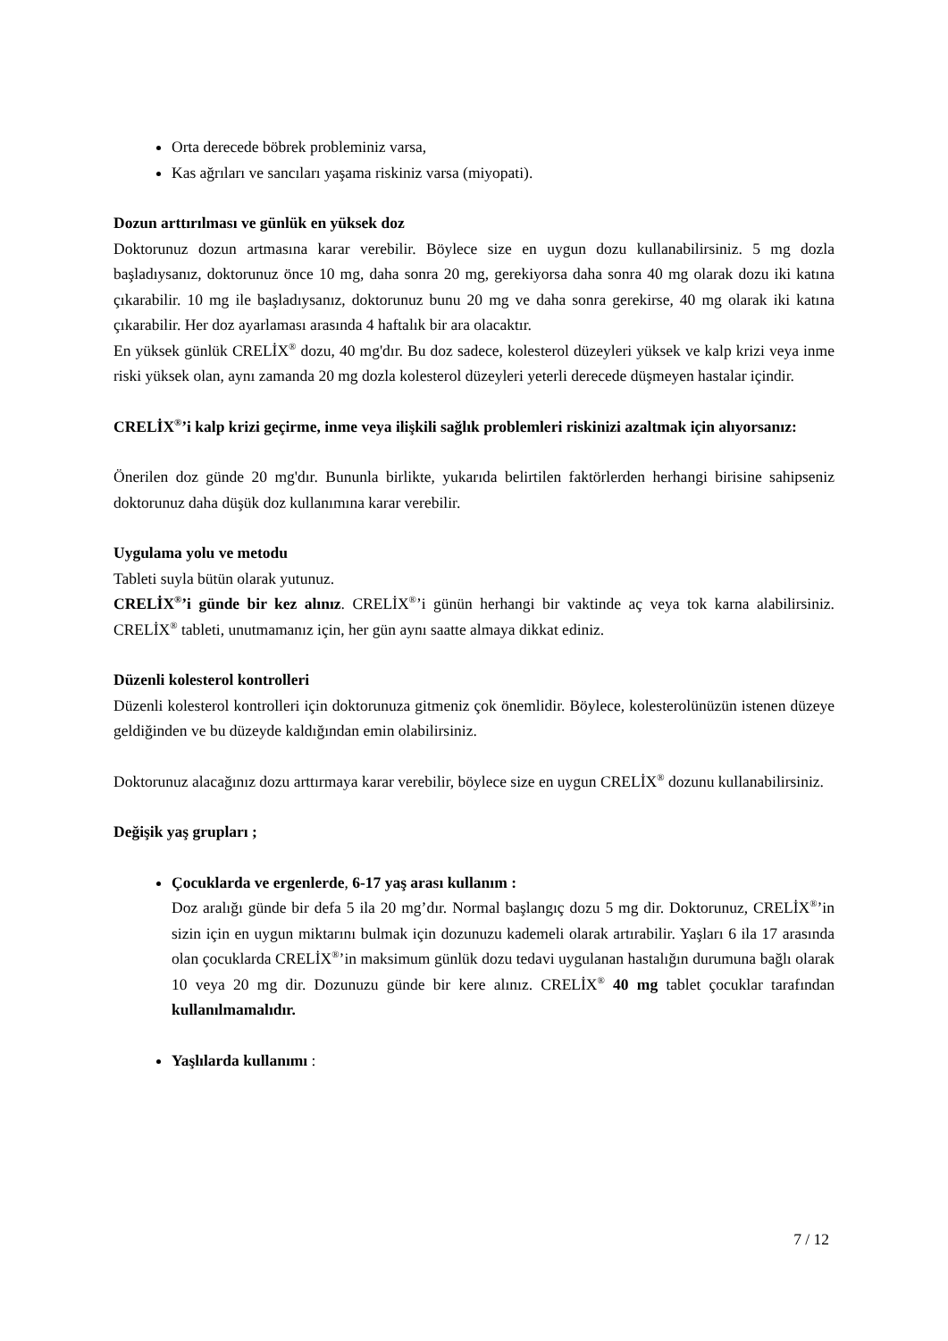Orta derecede böbrek probleminiz varsa,
Kas ağrıları ve sancıları yaşama riskiniz varsa (miyopati).
Dozun arttırılması ve günlük en yüksek doz
Doktorunuz dozun artmasına karar verebilir. Böylece size en uygun dozu kullanabilirsiniz. 5 mg dozla başladıysanız, doktorunuz önce 10 mg, daha sonra 20 mg, gerekiyorsa daha sonra 40 mg olarak dozu iki katına çıkarabilir. 10 mg ile başladıysanız, doktorunuz bunu 20 mg ve daha sonra gerekirse, 40 mg olarak iki katına çıkarabilir. Her doz ayarlaması arasında 4 haftalık bir ara olacaktır.
En yüksek günlük CRELİX<sup>®</sup> dozu, 40 mg'dır. Bu doz sadece, kolesterol düzeyleri yüksek ve kalp krizi veya inme riski yüksek olan, aynı zamanda 20 mg dozla kolesterol düzeyleri yeterli derecede düşmeyen hastalar içindir.
CRELİX<sup>®</sup>’i kalp krizi geçirme, inme veya ilişkili sağlık problemleri riskinizi azaltmak için alıyorsanız:
Önerilen doz günde 20 mg'dır. Bununla birlikte, yukarıda belirtilen faktörlerden herhangi birisine sahipseniz doktorunuz daha düşük doz kullanımına karar verebilir.
Uygulama yolu ve metodu
Tableti suyla bütün olarak yutunuz.
CRELİX<sup>®</sup>’i günde bir kez alınız. CRELİX<sup>®</sup>’i günün herhangi bir vaktinde aç veya tok karna alabilirsiniz. CRELİX<sup>®</sup> tableti, unutmamanız için, her gün aynı saatte almaya dikkat ediniz.
Düzenli kolesterol kontrolleri
Düzenli kolesterol kontrolleri için doktorunuza gitmeniz çok önemlidir. Böylece, kolesterolünüzün istenen düzeye geldiğinden ve bu düzeyde kaldığından emin olabilirsiniz.
Doktorunuz alacağınız dozu arttırmaya karar verebilir, böylece size en uygun CRELİX<sup>®</sup> dozunu kullanabilirsiniz.
Değişik yaş grupları ;
Çocuklarda ve ergenlerde, 6-17 yaş arası kullanım :
Doz aralığı günde bir defa 5 ila 20 mg’dır. Normal başlangıç dozu 5 mg dir. Doktorunuz, CRELİX<sup>®</sup>’in sizin için en uygun miktarını bulmak için dozunuzu kademeli olarak artırabilir. Yaşları 6 ila 17 arasında olan çocuklarda CRELİX<sup>®</sup>’in maksimum günlük dozu tedavi uygulanan hastalığın durumuna bağlı olarak 10 veya 20 mg dir. Dozunuzu günde bir kere alınız. CRELİX<sup>®</sup> 40 mg tablet çocuklar tarafından kullanılmamalıdır.
Yaşlılarda kullanımı :
7 / 12